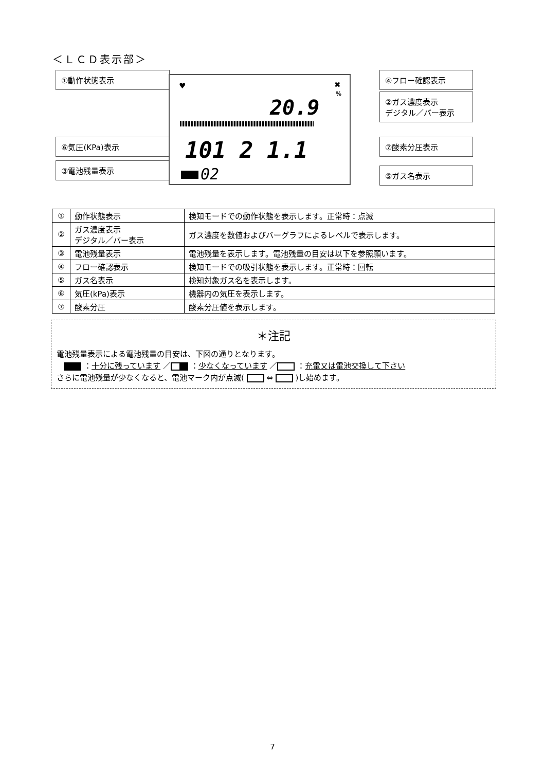＜ＬＣＤ表示部＞
①動作状態表示
⑥気圧(KPa)表示
③電池残量表示
20.9
101 2 1.1
02
✖
%
♥
④フロー確認表示
②ガス濃度表示
デジタル／バー表示
⑦酸素分圧表示
⑤ガス名表示
| ① | 動作状態表示 | 検知モードでの動作状態を表示します。正常時：点滅 |
| ② | ガス濃度表示 デジタル／バー表示 | ガス濃度を数値およびバーグラフによるレベルで表示します。 |
| ③ | 電池残量表示 | 電池残量を表示します。電池残量の目安は以下を参照願います。 |
| ④ | フロー確認表示 | 検知モードでの吸引状態を表示します。正常時：回転 |
| ⑤ | ガス名表示 | 検知対象ガス名を表示します。 |
| ⑥ | 気圧(kPa)表示 | 機器内の気圧を表示します。 |
| ⑦ | 酸素分圧 | 酸素分圧値を表示します。 |
＊注記
電池残量表示による電池残量の目安は、下図の通りとなります。
：十分に残っています ／ ：少なくなっています ／ ：充電又は電池交換して下さい
さらに電池残量が少なくなると、電池マーク内が点滅( ⇔ )し始めます。
7